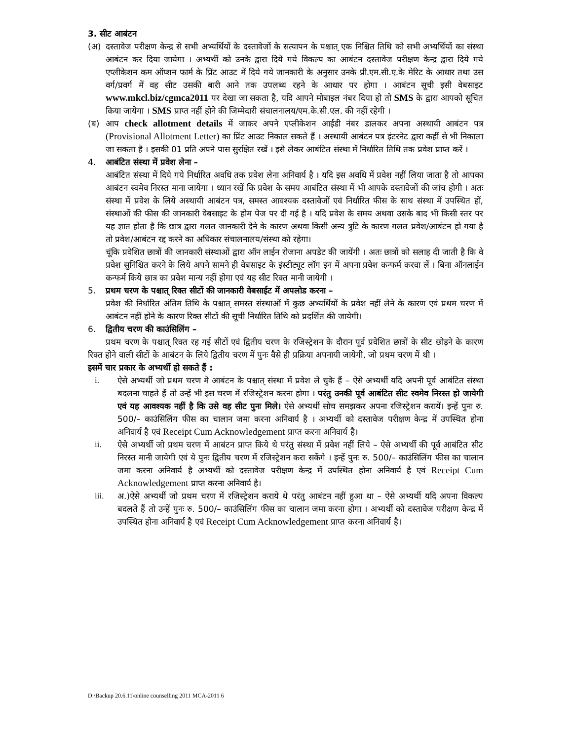3. सीट आबंटन
(अ) दस्तावेज परीक्षण केन्द्र से सभी अभ्यर्थियों के दस्तावेजों के सत्यापन के पश्चात् एक निश्चित तिथि को सभी अभ्यर्थियों का संस्था आबंटन कर दिया जायेगा । अभ्यर्थी को उनके द्वारा दिये गये विकल्प का आबंटन दस्तावेज परीक्षण केन्द्र द्वारा दिये गये एप्लीकेशन कम ऑप्शन फार्म के प्रिंट आउट में दिये गये जानकारी के अनुसार उनके प्री.एम.सी.ए.के मेरिट के आधार तथा उस वर्ग/प्रवर्ग में वह सीट उसकी बारी आने तक उपलब्ध रहने के आधार पर होगा । आबंटन सूची इसी वेबसाइट www.mkcl.biz/cgmca2011 पर देखा जा सकता है, यदि आपने मोबाइल नंबर दिया हो तो SMS के द्वारा आपको सूचित किया जायेगा । SMS प्राप्त नहीं होने की जिम्मेदारी संचालनालय/एम.के.सी.एल. की नहीं रहेगी ।
(ब) आप check allotment details में जाकर अपने एप्लीकेशन आईडी नंबर डालकर अपना अस्थायी आबंटन पत्र (Provisional Allotment Letter) का प्रिंट आउट निकाल सकते हैं । अस्थायी आबंटन पत्र इंटरनेट द्वारा कहीं से भी निकाला जा सकता है । इसकी 01 प्रति अपने पास सुरक्षित रखें । इसे लेकर आबंटित संस्था में निर्धारित तिथि तक प्रवेश प्राप्त करें ।
4. आबंटित संस्था में प्रवेश लेना –
आबंटित संस्था में दिये गये निर्धारित अवधि तक प्रवेश लेना अनिवार्य है । यदि इस अवधि में प्रवेश नहीं लिया जाता है तो आपका आबंटन स्वमेव निरस्त माना जायेगा । ध्यान रखें कि प्रवेश के समय आबंटित संस्था में भी आपके दस्तावेजों की जांच होगी । अतः संस्था में प्रवेश के लिये अस्थायी आबंटन पत्र, समस्त आवश्यक दस्तावेजों एवं निर्धारित फीस के साथ संस्था में उपस्थित हों, संस्थाओं की फीस की जानकारी वेबसाइट के होम पेज पर दी गई है । यदि प्रवेश के समय अथवा उसके बाद भी किसी स्तर पर यह ज्ञात होता है कि छात्र द्वारा गलत जानकारी देने के कारण अथवा किसी अन्य त्रुटि के कारण गलत प्रवेश/आबंटन हो गया है तो प्रवेश/आबंटन रद्द करने का अधिकार संचालनालय/संस्था को रहेगा।
चूंकि प्रवेशित छात्रों की जानकारी संस्थाओं द्वारा ऑन लाईन रोजाना अपडेट की जायेंगी । अतः छात्रों को सलाह दी जाती है कि वे प्रवेश सुनिश्चित करने के लिये अपने सामने ही वेबसाइट के इंस्टीट्यूट लॉग इन में अपना प्रवेश कन्फर्म करवा लें । बिना ऑनलाईन कन्फर्म किये छात्र का प्रवेश मान्य नहीं होगा एवं यह सीट रिक्त मानी जायेगी ।
5. प्रथम चरण के पश्चात् रिक्त सीटों की जानकारी वेबसाईट में अपलोड करना –
प्रवेश की निर्धारित अंतिम तिथि के पश्चात् समस्त संस्थाओं में कुछ अभ्यर्थियों के प्रवेश नहीं लेने के कारण एवं प्रथम चरण में आबंटन नहीं होने के कारण रिक्त सीटों की सूची निर्धारित तिथि को प्रदर्शित की जायेगी।
6. द्वितीय चरण की काउंसिलिंग –
प्रथम चरण के पश्चात् रिक्त रह गई सीटों एवं द्वितीय चरण के रजिस्ट्रेशन के दौरान पूर्व प्रवेशित छात्रों के सीट छोड़ने के कारण रिक्त होने वाली सीटों के आबंटन के लिये द्वितीय चरण में पुनः वैसे ही प्रक्रिया अपनायी जायेगी, जो प्रथम चरण में थी ।
इसमें चार प्रकार के अभ्यर्थी हो सकते हैं :
i. ऐसे अभ्यर्थी जो प्रथम चरण मे आबंटन के पश्चात् संस्था में प्रवेश ले चुके हैं – ऐसे अभ्यर्थी यदि अपनी पूर्व आबंटित संस्था बदलना चाहते हैं तो उन्हें भी इस चरण में रजिस्ट्रेशन करना होगा । परंतु उनकी पूर्व आबंटित सीट स्वमेव निरस्त हो जायेगी एवं यह आवश्यक नहीं है कि उसे वह सीट पुनः मिले। ऐसे अभ्यर्थी सोच समझकर अपना रजिस्ट्रेशन करायें। इन्हें पुनः रु. 500/– काउंसिलिंग फीस का चालान जमा करना अनिवार्य है । अभ्यर्थी को दस्तावेज परीक्षण केन्द्र में उपस्थित होना अनिवार्य है एवं Receipt Cum Acknowledgement प्राप्त करना अनिवार्य है।
ii. ऐसे अभ्यर्थी जो प्रथम चरण में आबंटन प्राप्त किये थे परंतु संस्था में प्रवेश नहीं लिये – ऐसे अभ्यर्थी की पूर्व आबंटित सीट निरस्त मानी जायेगी एवं ये पुनः द्वितीय चरण में रजिस्ट्रेशन करा सकेंगे । इन्हें पुनः रु. 500/– काउंसिलिंग फीस का चालान जमा करना अनिवार्य है अभ्यर्थी को दस्तावेज परीक्षण केन्द्र में उपस्थित होना अनिवार्य है एवं Receipt Cum Acknowledgement प्राप्त करना अनिवार्य है।
iii. अ.)ऐसे अभ्यर्थी जो प्रथम चरण में रजिस्ट्रेशन कराये थे परंतु आबंटन नहीं हुआ था – ऐसे अभ्यर्थी यदि अपना विकल्प बदलते हैं तो उन्हें पुनः रु. 500/– काउंसिलिंग फीस का चालान जमा करना होगा । अभ्यर्थी को दस्तावेज परीक्षण केन्द्र में उपस्थित होना अनिवार्य है एवं Receipt Cum Acknowledgement प्राप्त करना अनिवार्य है।
D:\Backup 20.6.11\online counselling 2011 MCA-2011 6